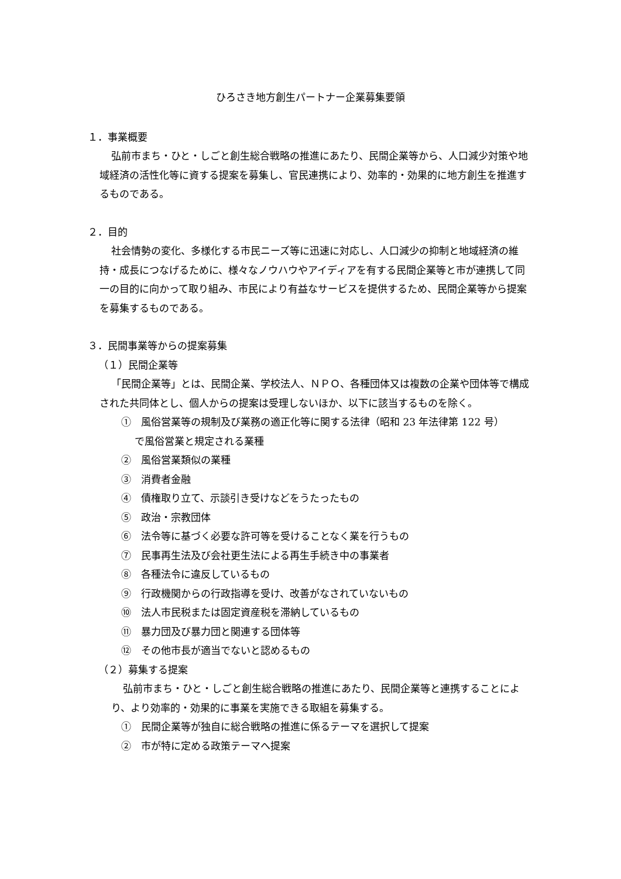ひろさき地方創生パートナー企業募集要領
１．事業概要
弘前市まち・ひと・しごと創生総合戦略の推進にあたり、民間企業等から、人口減少対策や地域経済の活性化等に資する提案を募集し、官民連携により、効率的・効果的に地方創生を推進するものである。
２．目的
社会情勢の変化、多様化する市民ニーズ等に迅速に対応し、人口減少の抑制と地域経済の維持・成長につなげるために、様々なノウハウやアイディアを有する民間企業等と市が連携して同一の目的に向かって取り組み、市民により有益なサービスを提供するため、民間企業等から提案を募集するものである。
３．民間事業等からの提案募集
（１）民間企業等
「民間企業等」とは、民間企業、学校法人、ＮＰＯ、各種団体又は複数の企業や団体等で構成された共同体とし、個人からの提案は受理しないほか、以下に該当するものを除く。
①　風俗営業等の規制及び業務の適正化等に関する法律（昭和 23 年法律第 122 号）
で風俗営業と規定される業種
②　風俗営業類似の業種
③　消費者金融
④　債権取り立て、示談引き受けなどをうたったもの
⑤　政治・宗教団体
⑥　法令等に基づく必要な許可等を受けることなく業を行うもの
⑦　民事再生法及び会社更生法による再生手続き中の事業者
⑧　各種法令に違反しているもの
⑨　行政機関からの行政指導を受け、改善がなされていないもの
⑩　法人市民税または固定資産税を滞納しているもの
⑪　暴力団及び暴力団と関連する団体等
⑫　その他市長が適当でないと認めるもの
（２）募集する提案
弘前市まち・ひと・しごと創生総合戦略の推進にあたり、民間企業等と連携することにより、より効率的・効果的に事業を実施できる取組を募集する。
①　民間企業等が独自に総合戦略の推進に係るテーマを選択して提案
②　市が特に定める政策テーマへ提案